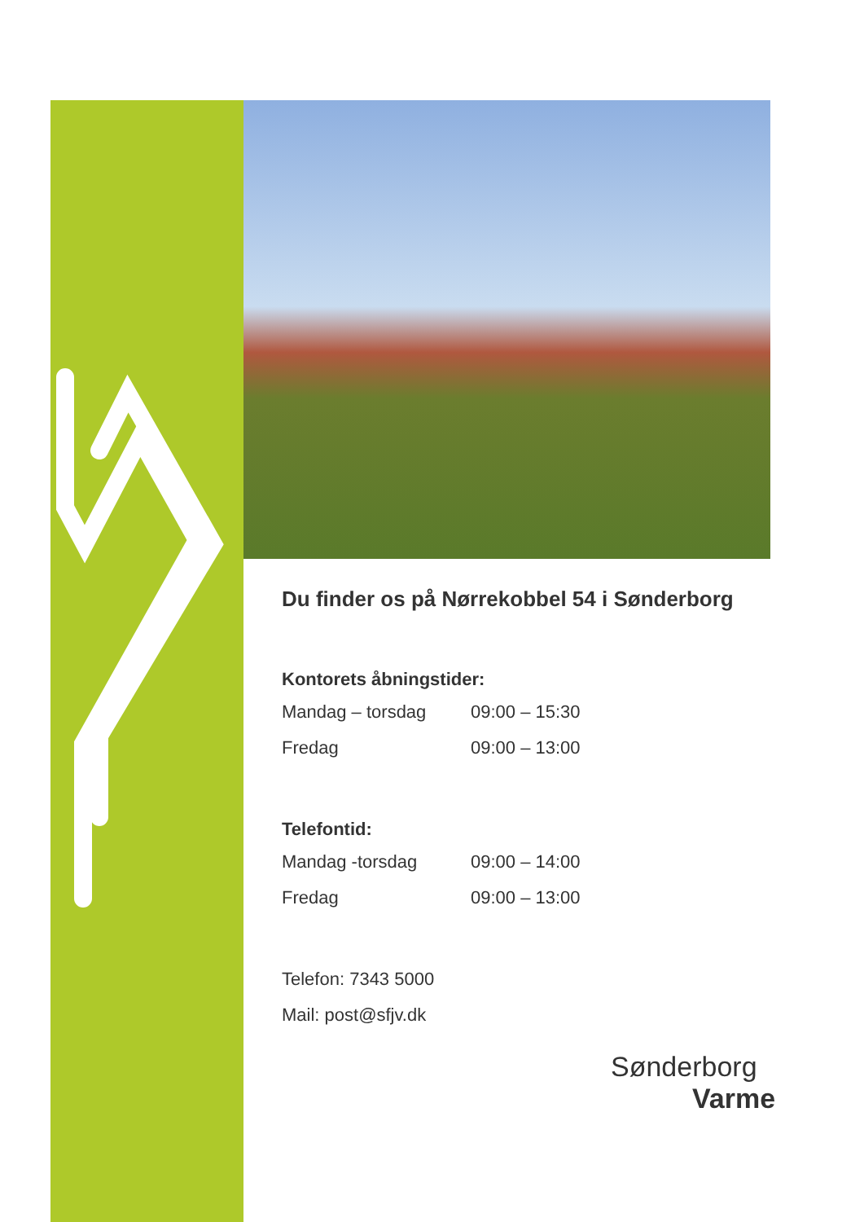Du finder os på Nørrekobbel 54 i Sønderborg
Kontorets åbningstider:
Mandag – torsdag 09:00 – 15:30
Fredag 09:00 – 13:00
Telefontid:
Mandag -torsdag 09:00 – 14:00
Fredag 09:00 – 13:00
Telefon: 7343 5000
Mail: post@sfjv.dk
Sønderborg
Varme